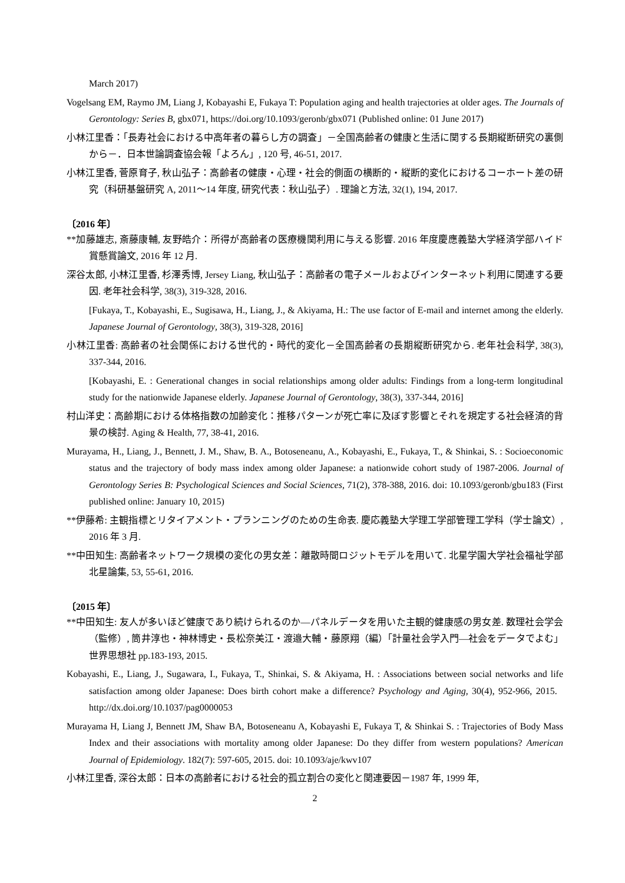March 2017)
Vogelsang EM, Raymo JM, Liang J, Kobayashi E, Fukaya T: Population aging and health trajectories at older ages. The Journals of Gerontology: Series B, gbx071, https://doi.org/10.1093/geronb/gbx071 (Published online: 01 June 2017)
小林江里香：「長寿社会における中高年者の暮らし方の調査」－全国高齢者の健康と生活に関する長期縦断研究の裏側から－．日本世論調査協会報「よろん」, 120 号, 46-51, 2017.
小林江里香, 菅原育子, 秋山弘子：高齢者の健康・心理・社会的側面の横断的・縦断的変化におけるコーホート差の研究（科研基盤研究 A, 2011～14 年度, 研究代表：秋山弘子）. 理論と方法, 32(1), 194, 2017.
〔2016 年〕
**加藤雄志, 斎藤康輔, 友野皓介：所得が高齢者の医療機関利用に与える影響. 2016 年度慶應義塾大学経済学部ハイド賞懸賞論文, 2016 年 12 月.
深谷太郎, 小林江里香, 杉澤秀博, Jersey Liang, 秋山弘子：高齢者の電子メールおよびインターネット利用に関連する要因. 老年社会科学, 38(3), 319-328, 2016.
[Fukaya, T., Kobayashi, E., Sugisawa, H., Liang, J., & Akiyama, H.: The use factor of E-mail and internet among the elderly. Japanese Journal of Gerontology, 38(3), 319-328, 2016]
小林江里香: 高齢者の社会関係における世代的・時代的変化－全国高齢者の長期縦断研究から. 老年社会科学, 38(3), 337-344, 2016.
[Kobayashi, E. : Generational changes in social relationships among older adults: Findings from a long-term longitudinal study for the nationwide Japanese elderly. Japanese Journal of Gerontology, 38(3), 337-344, 2016]
村山洋史：高齢期における体格指数の加齢変化：推移パターンが死亡率に及ぼす影響とそれを規定する社会経済的背景の検討. Aging & Health, 77, 38-41, 2016.
Murayama, H., Liang, J., Bennett, J. M., Shaw, B. A., Botoseneanu, A., Kobayashi, E., Fukaya, T., & Shinkai, S. : Socioeconomic status and the trajectory of body mass index among older Japanese: a nationwide cohort study of 1987-2006. Journal of Gerontology Series B: Psychological Sciences and Social Sciences, 71(2), 378-388, 2016. doi: 10.1093/geronb/gbu183 (First published online: January 10, 2015)
**伊藤希: 主観指標とリタイアメント・プランニングのための生命表. 慶応義塾大学理工学部管理工学科（学士論文）, 2016 年 3 月.
**中田知生: 高齢者ネットワーク規模の変化の男女差：離散時間ロジットモデルを用いて. 北星学園大学社会福祉学部北星論集, 53, 55-61, 2016.
〔2015 年〕
**中田知生: 友人が多いほど健康であり続けられるのか―パネルデータを用いた主観的健康感の男女差. 数理社会学会（監修）, 筒井淳也・神林博史・長松奈美江・渡邉大輔・藤原翔（編）「計量社会学入門―社会をデータでよむ」世界思想社 pp.183-193, 2015.
Kobayashi, E., Liang, J., Sugawara, I., Fukaya, T., Shinkai, S. & Akiyama, H. : Associations between social networks and life satisfaction among older Japanese: Does birth cohort make a difference? Psychology and Aging, 30(4), 952-966, 2015. http://dx.doi.org/10.1037/pag0000053
Murayama H, Liang J, Bennett JM, Shaw BA, Botoseneanu A, Kobayashi E, Fukaya T, & Shinkai S. : Trajectories of Body Mass Index and their associations with mortality among older Japanese: Do they differ from western populations? American Journal of Epidemiology. 182(7): 597-605, 2015. doi: 10.1093/aje/kwv107
小林江里香, 深谷太郎：日本の高齢者における社会的孤立割合の変化と関連要因－1987 年, 1999 年,
2